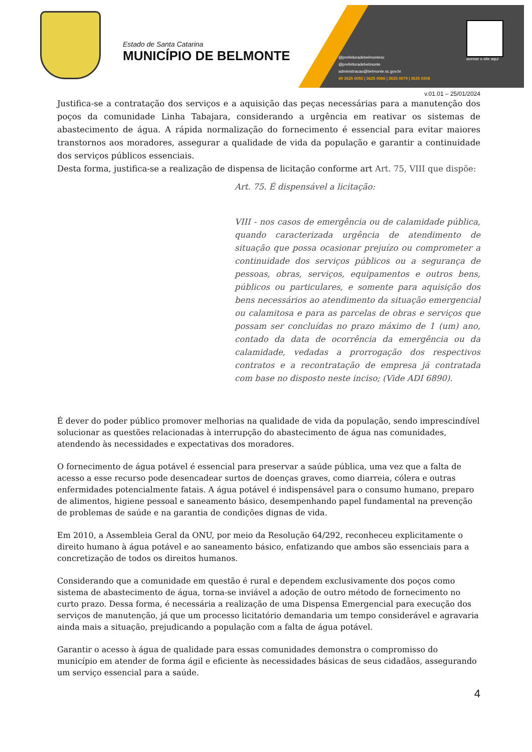Estado de Santa Catarina
MUNICÍPIO DE BELMONTE
@prefeituradebelmontesc
@prefeituradebelmonte
administracao@belmonte.sc.gov.br
49 3625 0055 | 3625 0066 | 3625 0079 | 3625 0308
acesse o site aqui
v.01.01 – 25/01/2024
Justifica-se a contratação dos serviços e a aquisição das peças necessárias para a manutenção dos poços da comunidade Linha Tabajara, considerando a urgência em reativar os sistemas de abastecimento de água. A rápida normalização do fornecimento é essencial para evitar maiores transtornos aos moradores, assegurar a qualidade de vida da população e garantir a continuidade dos serviços públicos essenciais.
Desta forma, justifica-se a realização de dispensa de licitação conforme art Art. 75, VIII que dispõe:
Art. 75. É dispensável a licitação:
VIII - nos casos de emergência ou de calamidade pública, quando caracterizada urgência de atendimento de situação que possa ocasionar prejuízo ou comprometer a continuidade dos serviços públicos ou a segurança de pessoas, obras, serviços, equipamentos e outros bens, públicos ou particulares, e somente para aquisição dos bens necessários ao atendimento da situação emergencial ou calamitosa e para as parcelas de obras e serviços que possam ser concluídas no prazo máximo de 1 (um) ano, contado da data de ocorrência da emergência ou da calamidade, vedadas a prorrogação dos respectivos contratos e a recontratação de empresa já contratada com base no disposto neste inciso; (Vide ADI 6890).
É dever do poder público promover melhorias na qualidade de vida da população, sendo imprescindível solucionar as questões relacionadas à interrupção do abastecimento de água nas comunidades, atendendo às necessidades e expectativas dos moradores.
O fornecimento de água potável é essencial para preservar a saúde pública, uma vez que a falta de acesso a esse recurso pode desencadear surtos de doenças graves, como diarreia, cólera e outras enfermidades potencialmente fatais. A água potável é indispensável para o consumo humano, preparo de alimentos, higiene pessoal e saneamento básico, desempenhando papel fundamental na prevenção de problemas de saúde e na garantia de condições dignas de vida.
Em 2010, a Assembleia Geral da ONU, por meio da Resolução 64/292, reconheceu explicitamente o direito humano à água potável e ao saneamento básico, enfatizando que ambos são essenciais para a concretização de todos os direitos humanos.
Considerando que a comunidade em questão é rural e dependem exclusivamente dos poços como sistema de abastecimento de água, torna-se inviável a adoção de outro método de fornecimento no curto prazo. Dessa forma, é necessária a realização de uma Dispensa Emergencial para execução dos serviços de manutenção, já que um processo licitatório demandaria um tempo considerável e agravaria ainda mais a situação, prejudicando a população com a falta de água potável.
Garantir o acesso à água de qualidade para essas comunidades demonstra o compromisso do município em atender de forma ágil e eficiente às necessidades básicas de seus cidadãos, assegurando um serviço essencial para a saúde.
4